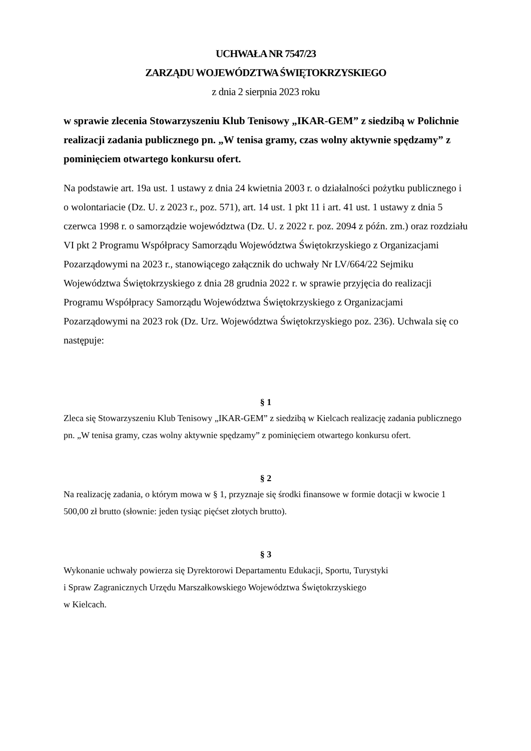UCHWAŁA NR 7547/23
ZARZĄDU WOJEWÓDZTWA ŚWIĘTOKRZYSKIEGO
z dnia 2 sierpnia 2023 roku
w sprawie zlecenia Stowarzyszeniu Klub Tenisowy „IKAR-GEM” z siedzibą w Polichnie realizacji zadania publicznego pn. „W tenisa gramy, czas wolny aktywnie spędzamy” z pominięciem otwartego konkursu ofert.
Na podstawie art. 19a ust. 1 ustawy z dnia 24 kwietnia 2003 r. o działalności pożytku publicznego i o wolontariacie (Dz. U. z 2023 r., poz. 571), art. 14 ust. 1 pkt 11 i art. 41 ust. 1 ustawy z dnia 5 czerwca 1998 r. o samorządzie województwa (Dz. U. z 2022 r. poz. 2094 z późn. zm.) oraz rozdziału VI pkt 2 Programu Współpracy Samorządu Województwa Świętokrzyskiego z Organizacjami Pozarządowymi na 2023 r., stanowiącego załącznik do uchwały Nr LV/664/22 Sejmiku Województwa Świętokrzyskiego z dnia 28 grudnia 2022 r. w sprawie przyjęcia do realizacji Programu Współpracy Samorządu Województwa Świętokrzyskiego z Organizacjami Pozarządowymi na 2023 rok (Dz. Urz. Województwa Świętokrzyskiego poz. 236). Uchwala się co następuje:
§ 1
Zleca się Stowarzyszeniu Klub Tenisowy „IKAR-GEM” z siedzibą w Kielcach realizację zadania publicznego pn. „W tenisa gramy, czas wolny aktywnie spędzamy” z pominięciem otwartego konkursu ofert.
§ 2
Na realizację zadania, o którym mowa w § 1, przyznaje się środki finansowe w formie dotacji w kwocie 1 500,00 zł brutto (słownie: jeden tysiąc pięćset złotych brutto).
§ 3
Wykonanie uchwały powierza się Dyrektorowi Departamentu Edukacji, Sportu, Turystyki
i Spraw Zagranicznych Urzędu Marszałkowskiego Województwa Świętokrzyskiego
w Kielcach.